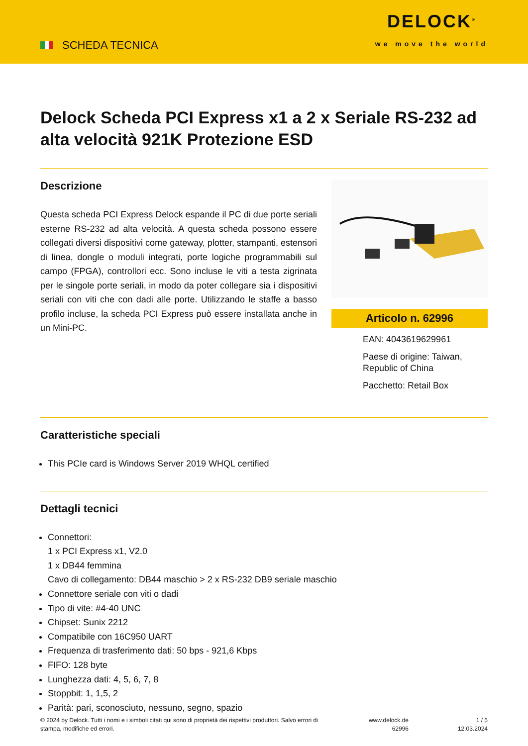SCHEDA TECNICA
DELOCK<sup>®</sup>
we move the world
Delock Scheda PCI Express x1 a 2 x Seriale RS-232 ad alta velocità 921K Protezione ESD
Descrizione
Questa scheda PCI Express Delock espande il PC di due porte seriali esterne RS-232 ad alta velocità. A questa scheda possono essere collegati diversi dispositivi come gateway, plotter, stampanti, estensori di linea, dongle o moduli integrati, porte logiche programmabili sul campo (FPGA), controllori ecc. Sono incluse le viti a testa zigrinata per le singole porte seriali, in modo da poter collegare sia i dispositivi seriali con viti che con dadi alle porte. Utilizzando le staffe a basso profilo incluse, la scheda PCI Express può essere installata anche in un Mini-PC.
Articolo n. 62996
EAN: 4043619629961
Paese di origine: Taiwan, Republic of China
Pacchetto: Retail Box
Caratteristiche speciali
This PCIe card is Windows Server 2019 WHQL certified
Dettagli tecnici
Connettori:
1 x PCI Express x1, V2.0
1 x DB44 femmina
Cavo di collegamento: DB44 maschio > 2 x RS-232 DB9 seriale maschio
Connettore seriale con viti o dadi
Tipo di vite: #4-40 UNC
Chipset: Sunix 2212
Compatibile con 16C950 UART
Frequenza di trasferimento dati: 50 bps - 921,6 Kbps
FIFO: 128 byte
Lunghezza dati: 4, 5, 6, 7, 8
Stoppbit: 1, 1,5, 2
Parità: pari, sconosciuto, nessuno, segno, spazio
© 2024 by Delock. Tutti i nomi e i simboli citati qui sono di proprietà dei rispettivi produttori. Salvo errori di stampa, modifiche ed errori.
www.delock.de
62996
1 / 5
12.03.2024